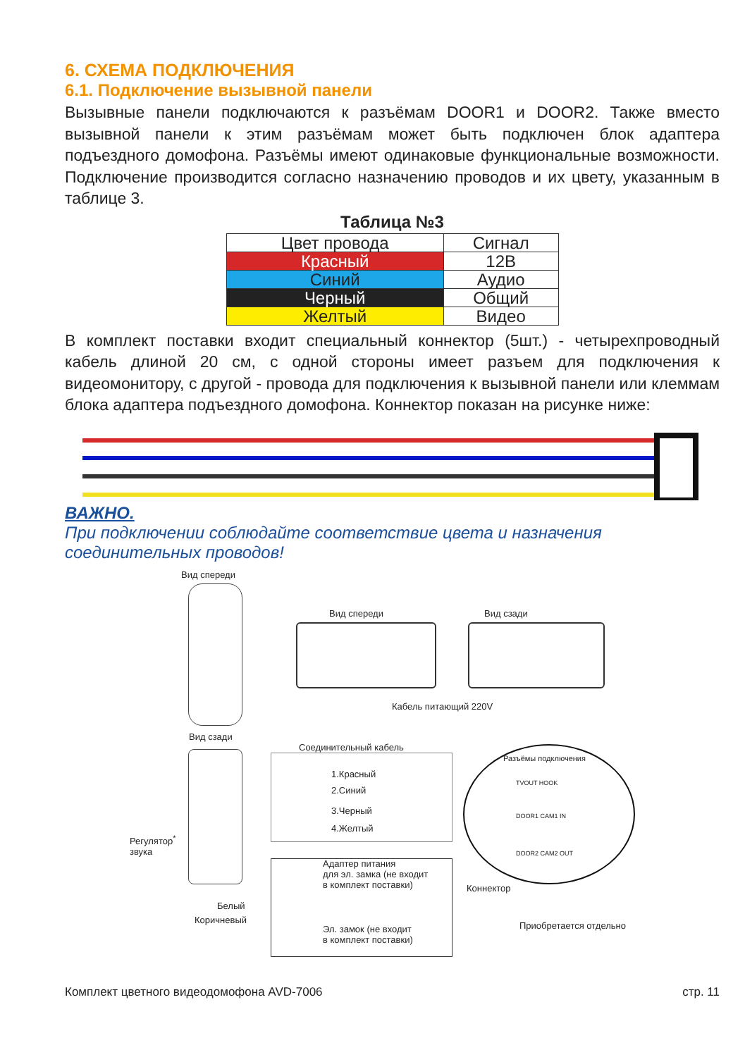6. СХЕМА ПОДКЛЮЧЕНИЯ
6.1. Подключение вызывной панели
Вызывные панели подключаются к разъёмам DOOR1 и DOOR2. Также вместо вызывной панели к этим разъёмам может быть подключен блок адаптера подъездного домофона. Разъёмы имеют одинаковые функциональные возможности. Подключение производится согласно назначению проводов и их цвету, указанным в таблице 3.
Таблица №3
| Цвет провода | Сигнал |
| --- | --- |
| Красный | 12В |
| Синий | Аудио |
| Черный | Общий |
| Желтый | Видео |
В комплект поставки входит специальный коннектор (5шт.) - четырехпроводный кабель длиной 20 см, с одной стороны имеет разъем для подключения к видеомонитору, с другой - провода для подключения к вызывной панели или клеммам блока адаптера подъездного домофона. Коннектор показан на рисунке ниже:
ВАЖНО.
При подключении соблюдайте соответствие цвета и назначения соединительных проводов!
Вид спереди
Вид спереди Вид сзади
Кабель питающий 220V
Вид сзади
Соединительный кабель
1.Красный
2.Синий
3.Черный
4.Желтый
Разъёмы подключения
TVOUT HOOK
DOOR1 CAM1 IN
DOOR2 CAM2 OUT
Регулятор<sup>*</sup>
звука
Адаптер питания
для эл. замка (не входит
в комплект поставки)
Коннектор
Белый
Коричневый
Эл. замок (не входит
в комплект поставки)
Приобретается отдельно
Комплект цветного видеодомофона AVD-7006 стр. 11